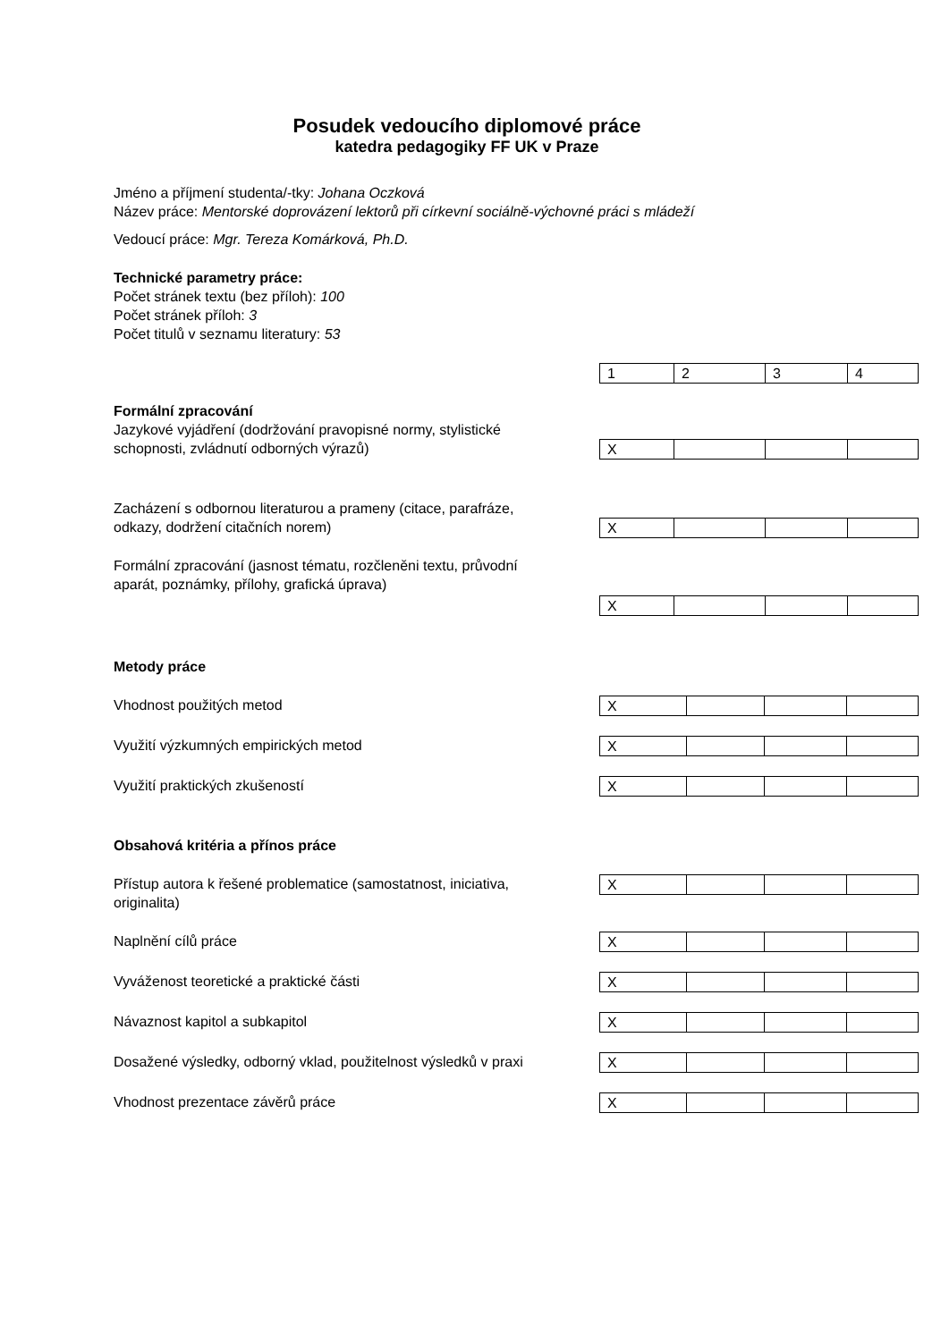Posudek vedoucího diplomové práce
katedra pedagogiky FF UK v Praze
Jméno a příjmení studenta/-tky: Johana Oczková
Název práce: Mentorské doprovázení lektorů při církevní sociálně-výchovné práci s mládeží
Vedoucí práce: Mgr. Tereza Komárková, Ph.D.
Technické parametry práce:
Počet stránek textu (bez příloh): 100
Počet stránek příloh: 3
Počet titulů v seznamu literatury: 53
| 1 | 2 | 3 | 4 |
Formální zpracování
Jazykové vyjádření (dodržování pravopisné normy, stylistické schopnosti, zvládnutí odborných výrazů)
| X | | | |
Zacházení s odbornou literaturou a prameny (citace, parafráze, odkazy, dodržení citačních norem)
| X | | | |
Formální zpracování (jasnost tématu, rozčleněni textu, průvodní aparát, poznámky, přílohy, grafická úprava)
| X | | | |
Metody práce
Vhodnost použitých metod
| X | | | |
Využití výzkumných empirických metod
| X | | | |
Využití praktických zkušeností
| X | | | |
Obsahová kritéria a přínos práce
Přístup autora k řešené problematice (samostatnost, iniciativa, originalita)
| X | | | |
Naplnění cílů práce
| X | | | |
Vyváženost teoretické a praktické části
| X | | | |
Návaznost kapitol a subkapitol
| X | | | |
Dosažené výsledky, odborný vklad, použitelnost výsledků v praxi
| X | | | |
Vhodnost prezentace závěrů práce
| X | | | |